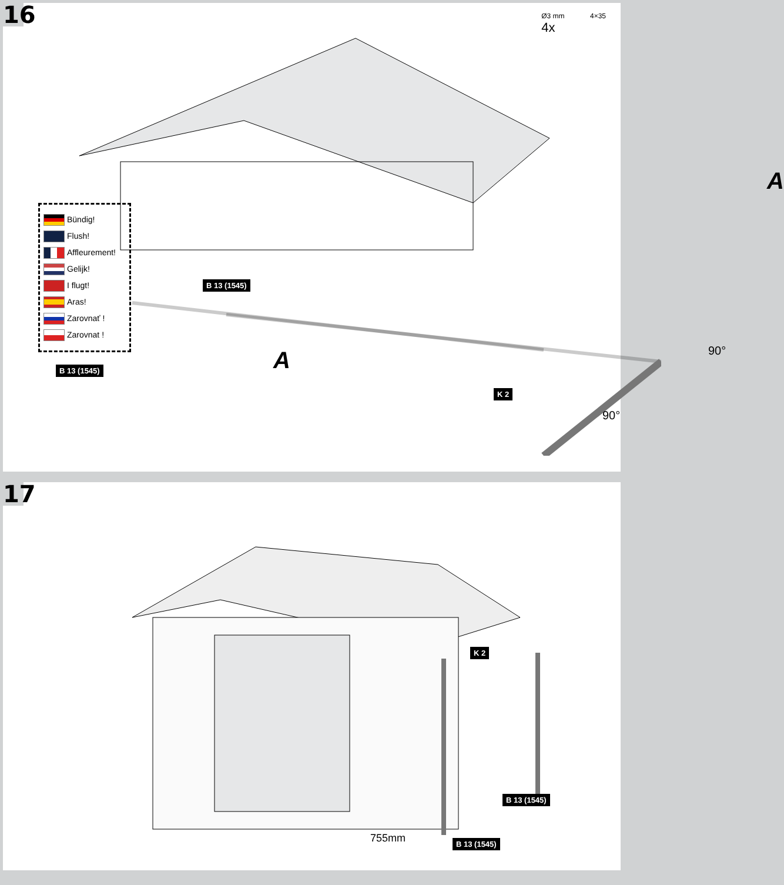16
Ø3 mm 4×35
4x
Bündig!
Flush!
Affleurement!
Gelijk!
I flugt!
Aras!
Zarovnať !
Zarovnat !
B 13 (1545)
B 13 (1545)
90°
90°
K 2
A
A
17
K 2
B 13 (1545)
B 13 (1545)
755mm